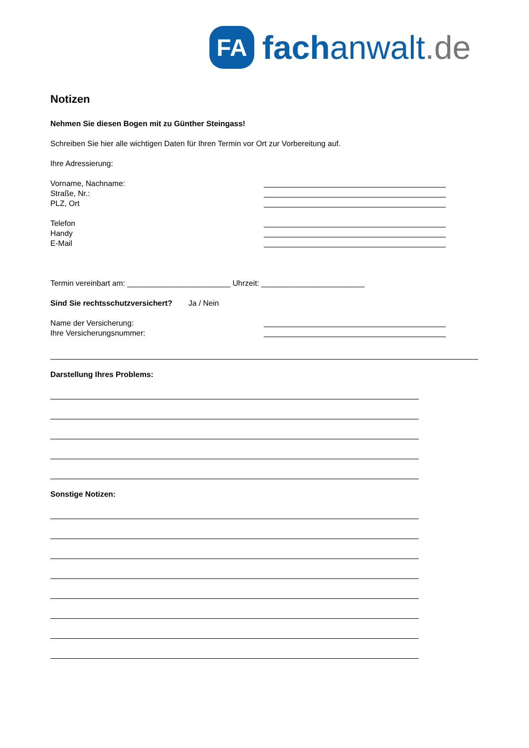FA
fachanwalt.de
Notizen
Nehmen Sie diesen Bogen mit zu Günther Steingass!
Schreiben Sie hier alle wichtigen Daten für Ihren Termin vor Ort zur Vorbereitung auf.
Ihre Adressierung:
Vorname, Nachname:
Straße, Nr.:
PLZ, Ort
Telefon
Handy
E-Mail
Termin vereinbart am: ________________________ Uhrzeit: ________________________
Sind Sie rechtsschutzversichert? Ja / Nein
Name der Versicherung:
Ihre Versicherungsnummer:
Darstellung Ihres Problems:
Sonstige Notizen: